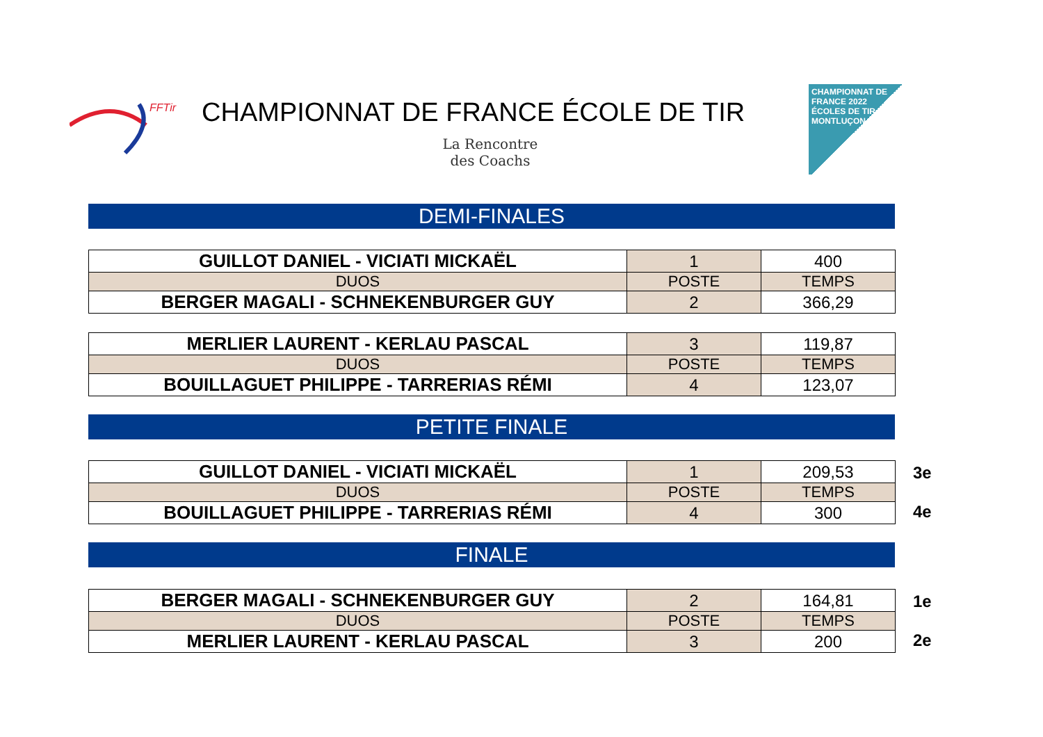FFTir
CHAMPIONNAT DE FRANCE ÉCOLE DE TIR
La Rencontre
des Coachs
CHAMPIONNAT DE FRANCE 2022 ÉCOLES DE TIR MONTLUÇON
DEMI-FINALES
| GUILLOT DANIEL - VICIATI MICKAËL | 1 | 400 |
| DUOS | POSTE | TEMPS |
| BERGER MAGALI - SCHNEKENBURGER GUY | 2 | 366,29 |
| MERLIER LAURENT - KERLAU PASCAL | 3 | 119,87 |
| DUOS | POSTE | TEMPS |
| BOUILLAGUET PHILIPPE - TARRERIAS RÉMI | 4 | 123,07 |
PETITE FINALE
| GUILLOT DANIEL - VICIATI MICKAËL | 1 | 209,53 |
| DUOS | POSTE | TEMPS |
| BOUILLAGUET PHILIPPE - TARRERIAS RÉMI | 4 | 300 |
3e
4e
FINALE
| BERGER MAGALI - SCHNEKENBURGER GUY | 2 | 164,81 |
| DUOS | POSTE | TEMPS |
| MERLIER LAURENT - KERLAU PASCAL | 3 | 200 |
1e
2e